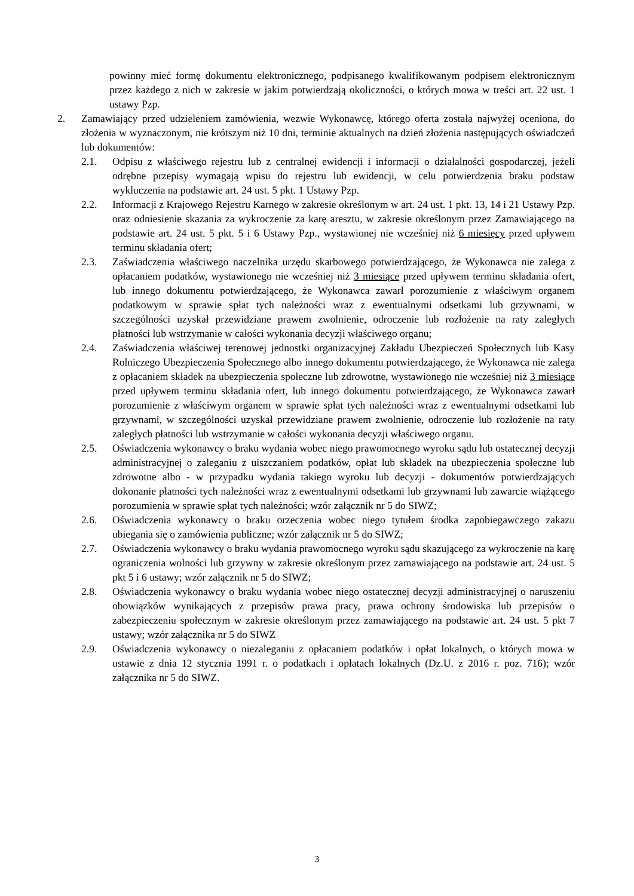powinny mieć formę dokumentu elektronicznego, podpisanego kwalifikowanym podpisem elektronicznym przez każdego z nich w zakresie w jakim potwierdzają okoliczności, o których mowa w treści art. 22 ust. 1 ustawy Pzp.
2. Zamawiający przed udzieleniem zamówienia, wezwie Wykonawcę, którego oferta została najwyżej oceniona, do złożenia w wyznaczonym, nie krótszym niż 10 dni, terminie aktualnych na dzień złożenia następujących oświadczeń lub dokumentów:
2.1. Odpisu z właściwego rejestru lub z centralnej ewidencji i informacji o działalności gospodarczej, jeżeli odrębne przepisy wymagają wpisu do rejestru lub ewidencji, w celu potwierdzenia braku podstaw wykluczenia na podstawie art. 24 ust. 5 pkt. 1 Ustawy Pzp.
2.2. Informacji z Krajowego Rejestru Karnego w zakresie określonym w art. 24 ust. 1 pkt. 13, 14 i 21 Ustawy Pzp. oraz odniesienie skazania za wykroczenie za karę aresztu, w zakresie określonym przez Zamawiającego na podstawie art. 24 ust. 5 pkt. 5 i 6 Ustawy Pzp., wystawionej nie wcześniej niż 6 miesięcy przed upływem terminu składania ofert;
2.3. Zaświadczenia właściwego naczelnika urzędu skarbowego potwierdzającego, że Wykonawca nie zalega z opłacaniem podatków, wystawionego nie wcześniej niż 3 miesiące przed upływem terminu składania ofert, lub innego dokumentu potwierdzającego, że Wykonawca zawarł porozumienie z właściwym organem podatkowym w sprawie spłat tych należności wraz z ewentualnymi odsetkami lub grzywnami, w szczególności uzyskał przewidziane prawem zwolnienie, odroczenie lub rozłożenie na raty zaległych płatności lub wstrzymanie w całości wykonania decyzji właściwego organu;
2.4. Zaświadczenia właściwej terenowej jednostki organizacyjnej Zakładu Ubezpieczeń Społecznych lub Kasy Rolniczego Ubezpieczenia Społecznego albo innego dokumentu potwierdzającego, że Wykonawca nie zalega z opłacaniem składek na ubezpieczenia społeczne lub zdrowotne, wystawionego nie wcześniej niż 3 miesiące przed upływem terminu składania ofert, lub innego dokumentu potwierdzającego, że Wykonawca zawarł porozumienie z właściwym organem w sprawie spłat tych należności wraz z ewentualnymi odsetkami lub grzywnami, w szczególności uzyskał przewidziane prawem zwolnienie, odroczenie lub rozłożenie na raty zaległych płatności lub wstrzymanie w całości wykonania decyzji właściwego organu.
2.5. Oświadczenia wykonawcy o braku wydania wobec niego prawomocnego wyroku sądu lub ostatecznej decyzji administracyjnej o zaleganiu z uiszczaniem podatków, opłat lub składek na ubezpieczenia społeczne lub zdrowotne albo - w przypadku wydania takiego wyroku lub decyzji - dokumentów potwierdzających dokonanie płatności tych należności wraz z ewentualnymi odsetkami lub grzywnami lub zawarcie wiążącego porozumienia w sprawie spłat tych należności; wzór załącznik nr 5 do SIWZ;
2.6. Oświadczenia wykonawcy o braku orzeczenia wobec niego tytułem środka zapobiegawczego zakazu ubiegania się o zamówienia publiczne; wzór załącznik nr 5 do SIWZ;
2.7. Oświadczenia wykonawcy o braku wydania prawomocnego wyroku sądu skazującego za wykroczenie na karę ograniczenia wolności lub grzywny w zakresie określonym przez zamawiającego na podstawie art. 24 ust. 5 pkt 5 i 6 ustawy; wzór załącznik nr 5 do SIWZ;
2.8. Oświadczenia wykonawcy o braku wydania wobec niego ostatecznej decyzji administracyjnej o naruszeniu obowiązków wynikających z przepisów prawa pracy, prawa ochrony środowiska lub przepisów o zabezpieczeniu społecznym w zakresie określonym przez zamawiającego na podstawie art. 24 ust. 5 pkt 7 ustawy; wzór załącznika nr 5 do SIWZ
2.9. Oświadczenia wykonawcy o niezaleganiu z opłacaniem podatków i opłat lokalnych, o których mowa w ustawie z dnia 12 stycznia 1991 r. o podatkach i opłatach lokalnych (Dz.U. z 2016 r. poz. 716); wzór załącznika nr 5 do SIWZ.
3